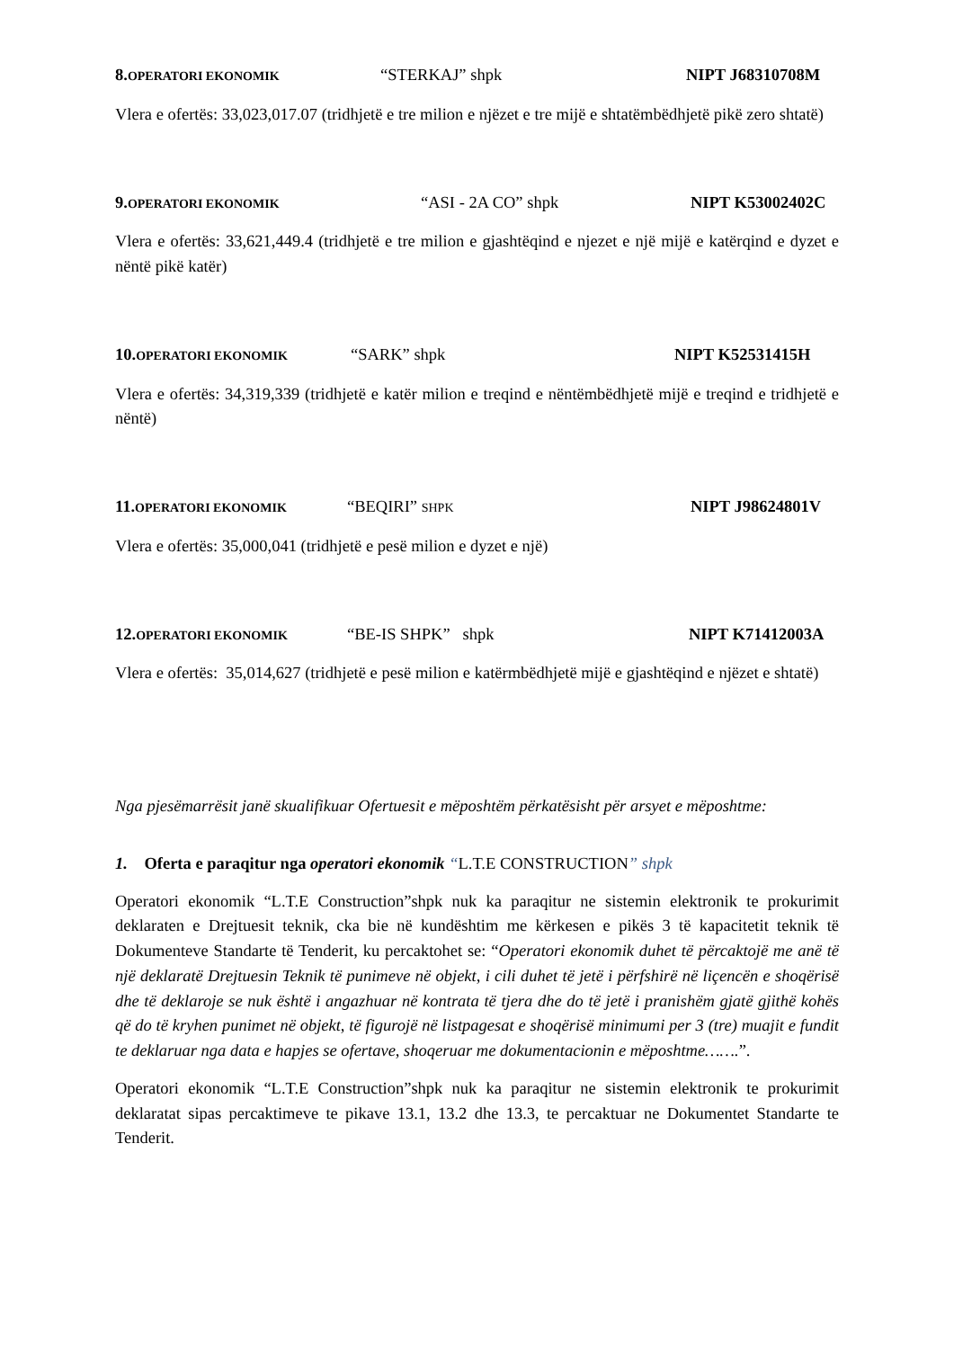8.OPERATORI EKONOMIK “STERKAJ” shpk NIPT J68310708M
Vlera e ofertës: 33,023,017.07 (tridhjetë e tre milion e njëzet e tre mijë e shtatëmbëdhjetë pikë zero shtatë)
9.OPERATORI EKONOMIK “ASI - 2A CO” shpk NIPT K53002402C
Vlera e ofertës: 33,621,449.4 (tridhjetë e tre milion e gjashtëqind e njezet e një mijë e katërqind e dyzet e nëntë pikë katër)
10.OPERATORI EKONOMIK “SARK” shpk NIPT K52531415H
Vlera e ofertës: 34,319,339 (tridhjetë e katër milion e treqind e nëntëmbëdhjetë mijë e treqind e tridhjetë e nëntë)
11.OPERATORI EKONOMIK “BEQIRI” SHPK NIPT J98624801V
Vlera e ofertës: 35,000,041 (tridhjetë e pesë milion e dyzet e një)
12.OPERATORI EKONOMIK “BE-IS SHPK” shpk NIPT K71412003A
Vlera e ofertës: 35,014,627 (tridhjetë e pesë milion e katërmbëdhjetë mijë e gjashtëqind e njëzet e shtatë)
Nga pjesëmarrësit janë skualifikuar Ofertuesit e mëposhtëm përkatësisht për arsyet e mëposhtme:
1. Oferta e paraqitur nga operatori ekonomik “L.T.E CONSTRUCTION” shpk
Operatori ekonomik “L.T.E Construction”shpk nuk ka paraqitur ne sistemin elektronik te prokurimit deklaraten e Drejtuesit teknik, cka bie në kundështim me kërkesen e pikës 3 të kapacitetit teknik të Dokumenteve Standarte të Tenderit, ku percaktohet se: “Operatori ekonomik duhet të përcaktojë me anë të një deklaratë Drejtuesin Teknik të punimeve në objekt, i cili duhet të jetë i përfshirë në liçencën e shoqërisë dhe të deklaroje se nuk është i angazhuar në kontrata të tjera dhe do të jetë i pranishëm gjatë gjithë kohës që do të kryhen punimet në objekt, të figurojë në listpagesat e shoqërisë minimumi per 3 (tre) muajit e fundit te deklaruar nga data e hapjes se ofertave, shoqeruar me dokumentacionin e mëposhtme…….”.
Operatori ekonomik “L.T.E Construction”shpk nuk ka paraqitur ne sistemin elektronik te prokurimit deklaratat sipas percaktimeve te pikave 13.1, 13.2 dhe 13.3, te percaktuar ne Dokumentet Standarte te Tenderit.